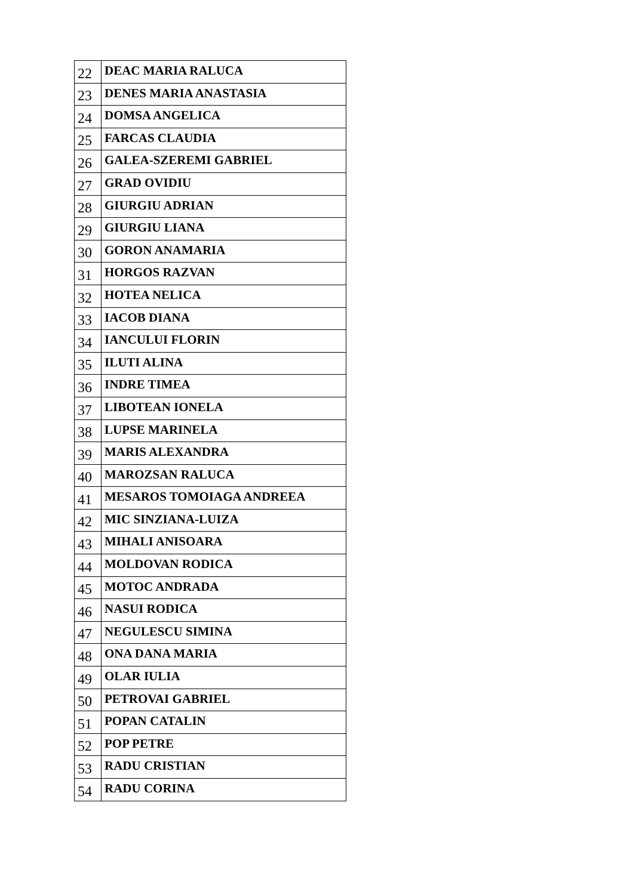| 22 | DEAC MARIA RALUCA |
| 23 | DENES MARIA ANASTASIA |
| 24 | DOMSA ANGELICA |
| 25 | FARCAS CLAUDIA |
| 26 | GALEA-SZEREMI GABRIEL |
| 27 | GRAD OVIDIU |
| 28 | GIURGIU ADRIAN |
| 29 | GIURGIU LIANA |
| 30 | GORON ANAMARIA |
| 31 | HORGOS RAZVAN |
| 32 | HOTEA NELICA |
| 33 | IACOB DIANA |
| 34 | IANCULUI FLORIN |
| 35 | ILUTI ALINA |
| 36 | INDRE TIMEA |
| 37 | LIBOTEAN IONELA |
| 38 | LUPSE MARINELA |
| 39 | MARIS ALEXANDRA |
| 40 | MAROZSAN RALUCA |
| 41 | MESAROS TOMOIAGA ANDREEA |
| 42 | MIC SINZIANA-LUIZA |
| 43 | MIHALI ANISOARA |
| 44 | MOLDOVAN RODICA |
| 45 | MOTOC ANDRADA |
| 46 | NASUI RODICA |
| 47 | NEGULESCU SIMINA |
| 48 | ONA DANA MARIA |
| 49 | OLAR IULIA |
| 50 | PETROVAI GABRIEL |
| 51 | POPAN CATALIN |
| 52 | POP PETRE |
| 53 | RADU CRISTIAN |
| 54 | RADU CORINA |